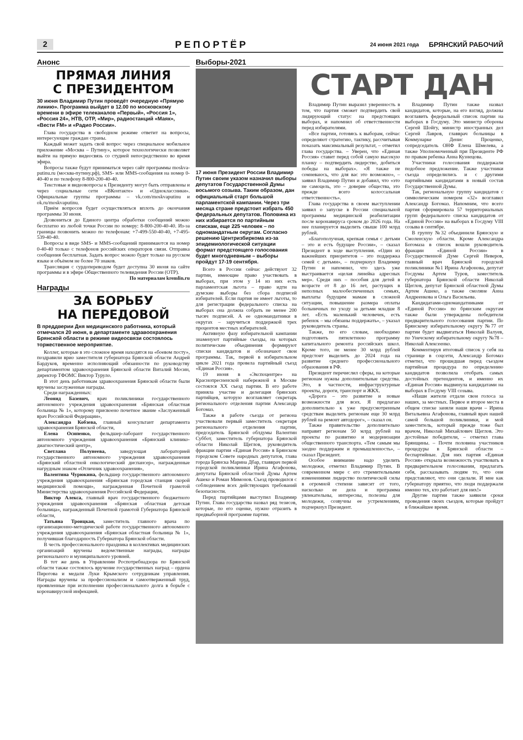2 РЕПОРТЁР 24 июня 2021 года БРЯНСКИЙ РАБОЧИЙ
Анонс
ПРЯМАЯ ЛИНИЯ
С ПРЕЗИДЕНТОМ
30 июня Владимир Путин проведёт очередную «Прямую линию». Программа выйдет в 12.00 по московскому времени в эфире телеканалов «Первый», «Россия 1», «Россия 24», НТВ, ОТР, «Мир», радиостанций «Маяк», «Вести FM» и «Радио России».
Глава государства в свободном режиме ответит на вопросы, интересующие граждан страны.
Каждый может задать свой вопрос через специальное мобильное приложение «Москва – Путину», которое технологически позволяет выйти на прямую видеосвязь со студией непосредственно во время эфира.
Вопросы также будут приниматься через сайт программы moskva-putinu.ru (москва-путину.рф), SMS- или MMS-сообщения на номер 0-40-40 и по телефону 8-800-200-40-40.
Текстовые и видеовопросы к Президенту могут быть отправлены и через социальные сети «ВКонтакте» и «Одноклассники». Официальные группы программы – vk.com/moskvaputinu и ok.ru/moskvaputinu.
Приём вопросов будет осуществляться вплоть до окончания программы 30 июня.
Дозвониться до Единого центра обработки сообщений можно бесплатно из любой точки России по номеру: 8-800-200-40-40. Из-за границы позвонить можно по телефонам: +7-499-550-40-40, +7-495-539-40-40.
Вопросы в виде SMS- и MMS-сообщений принимаются на номер 0-40-40 только с телефонов российских операторов связи. Отправка сообщения бесплатная. Задать вопрос можно будет только на русском языке и объёмом не более 70 знаков.
Трансляция с сурдопереводом будет доступна 30 июня на сайте программы и в эфире Общественного телевидения России (ОТР).
По материалам kremlin.ru
Награды
ЗА БОРЬБУ
НА ПЕРЕДОВОЙ
В преддверии Дня медицинского работника, который отмечался 20 июня, в департаменте здравоохранения Брянской области в режиме видеосвязи состоялось торжественное мероприятие.
Коллег, которые в это сложное время находятся на «боевом посту», поздравили врио заместителя губернатора Брянской области Андрей Бардуков, временно исполняющий обязанности по руководству департаментом здравоохранения Брянской области Виталий Мосин, директор ТФОМС Виктор Туруло.
В этот день работникам здравоохранения Брянской области были вручены заслуженные награды.
Среди награжденных:
Леонид Базевич, врач поликлиники государственного автономного учреждения здравоохранения «Брянская областная больница № 1», которому присвоено почетное звание «Заслуженный врач Российской Федерации»,
Александра Кобзева, главный консультант департамента здравоохранения Брянской области,
Елена Осипенко, фельдшер-лаборант государственного автономного учреждения здравоохранения «Брянский клинико-диагностический центр»,
Светлана Полунеева, заведующая лабораторией государственного автономного учреждения здравоохранения «Брянский областной онкологический диспансер», награжденные нагрудным знаком «Отличник здравоохранения»,
Валентина Чурюкина, фельдшер государственного автономного учреждения здравоохранения «Брянская городская станция скорой медицинской помощи», награжденная Почетной грамотой Министерства здравоохранения Российской Федерации,
Виктор Алекса, главный врач государственного бюджетного учреждения здравоохранения «Брянская областная детская больница», награжденный Почетной грамотой Губернатора Брянской области,
Татьяна Троицкая, заместитель главного врача по организационно-методической работе государственного автономного учреждения здравоохранения «Брянская областная больница № 1», получившая благодарность Губернатора Брянской области.
В честь профессионального праздника в коллективах медицинских организаций вручены ведомственные награды, награды регионального и муниципального уровней.
В тот же день в Управлении Роспотребнадзора по Брянской области также состоялось вручение государственных наград – ордена Пирогова и медали Луки Крымского сотрудникам управления. Награды вручены за профессионализм и самоотверженный труд, проявленные при исполнении профессионального долга в борьбе с коронавирусной инфекцией.
Выборы-2021
17 июня Президент России Владимир Путин своим указом назначил выборы депутатов Государственной Думы восьмого созыва. Таким образом, дан официальный старт большой парламентской кампании. Через три месяца стране предстоит избрать 450 федеральных депутатов. Половина из них избирается по партийным спискам, еще 225 человек – по одномандатным округам. Согласно решению Центризбиркома из-за эпидемиологической ситуации формат предстоящего голосования будет многодневным – выборы пройдут 17-19 сентября.
Всего в России сейчас действуют 32 партии, имеющие право участвовать в выборах, при этом у 14 из них есть парламентская льгота – право идти на думские выборы без сбора подписей избирателей. Если партия не имеет льготы, то для регистрации федерального списка на выборах она должна собрать не менее 200 тысяч подписей. А ее одномандатники в округах – заручиться поддержкой трех процентов местных избирателей.
Активную фазу избирательной кампании знаменуют партийные съезды, на которых политические объединения формируют списки кандидатов и обозначают свои программы. Так, первой в избирательном цикле 2021 года провела партийный съезд «Единая Россия».
19 июня в «Экспоцентре» на Краснопресненской набережной в Москве состоялся XX съезд партии. В его работе приняла участие и делегация брянских партийцев, которую возглавляет секретарь регионального отделения партии Александр Богомаз.
Также в работе съезда от региона участвовали первый заместитель секретаря регионального отделения партии, председатель Брянской облдумы Валентин Суббот, заместитель губернатора Брянской области Николай Щеглов, руководитель фракции партии «Единая Россия» в Брянском городском Совете народных депутатов, глава города Брянска Марина Дбар, главврач первой городской поликлиники Ирина Агафонова, депутаты Брянской областной Думы Артем Ашеко и Роман Мимонов. Съезд проводился с соблюдением всех действующих требований безопасности.
Перед партийцами выступил Владимир Путин. Глава государства назвал ряд тезисов, которые, по его оценке, нужно отразить в предвыборной программе партии.
СТАРТ ДАН
Владимир Путин выразил уверенность в том, что партия сможет подтвердить свой лидирующий статус на предстоящих выборах, и напомнил об ответственности перед избирателями.
«Все партии, готовясь к выборам, сейчас определяют стратегию, тактику, рассчитывая показать максимальный результат, – отметил глава государства. – Уверен, что «Единая Россия» ставит перед собой самую высокую планку – подтвердить лидерство, добиться победы на выборах». «Я также не сомневаюсь, что для вас это возможно», – заявил Владимир Путин и добавил, что «это не самоцель, это – доверие общества, это прежде всего колоссальная ответственность».
Глава государства в своем выступлении заявил о запуске в России специальной программы медицинской реабилитации после коронавируса сроком до 2026 года. На нее планируется выделить свыше 100 млрд рублей.
«Благополучная, крепкая семья с детьми – это и есть будущее России», – сказал Президент в ходе выступления. «Один из важнейших приоритетов – это поддержка семей с детьми», – подчеркнул Владимир Путин и напомнил, что здесь уже выстраивается «целая линейка адресных мер». Среди них – пособия для детей в возрасте от 8 до 16 лет, растущих в неполных малообеспеченных семьях, выплаты будущим мамам в сложной ситуации, повышение размера оплаты больничных по уходу за детьми младше 8 лет. «Есть маленький человечек, есть ребенок – мы обязаны поддержать», – указал руководитель страны.
Также, по его словам, необходимо подготовить пятилетнюю программу капитального ремонта российских школ. Кроме того, не менее 30 млрд рублей предстоит выделить до 2024 года на развитие среднего профессионального образования в РФ.
Президент перечислил сферы, на которые регионам нужны дополнительные средства. Это, в частности, инфраструктурные проекты, дороги, транспорт и ЖКХ.
«Дорога – это развитие и новые возможности для всех. Я предлагаю дополнительно к уже предусмотренным средствам выделить регионам еще 30 млрд рублей на ремонт автодорог», – сказал он.
Также правительство дополнительно направит регионам 50 млрд рублей на проекты по развитию и модернизации общественного транспорта. «Тем самым мы заодно поддержим и промышленность», – сказал Президент.
Особое внимание надо уделить молодежи, отметил Владимир Путин. В современном мире с его стремительными изменениями лидерство политической силы в огромной степени зависит от того, насколько ее дела и программа увлекательны, интересны, полезны для молодежи, созвучны ее устремлениям, подчеркнул Президент.
Владимир Путин также назвал кандидатов, которые, на его взгляд, должны возглавить федеральный список партии на выборах в Госдуму. Это министр обороны Сергей Шойгу, министр иностранных дел Сергей Лавров, главврач больницы в Коммунарке Денис Проценко, сопредседатель ОНФ Елена Шмелева, а также Уполномоченный при Президенте РФ по правам ребенка Анна Кузнецова.
Участники голосования поддержали подобное предложение. Также участники съезда определились и с другими партийными кандидатами в новый состав Государственной Думы.
Так, региональную группу кандидатов с символическим номером «32» возглавил Александр Богомаз. Напомним, что всего партия сформировала 57 территориальных групп федерального списка кандидатов от «Единой России» на выборах в Госдуму VIII созыва в сентябре.
В группу №32 объединили Брянскую и Смоленскую области. Кроме Александра Богомаза в список вошли руководитель фракции «Единой России» в Государственной Думе Сергей Неверов, главный врач Брянской городской поликлиники №1 Ирина Агафонова, депутат Госдумы Артем Туров, заместитель губернатора Брянской области Николай Щеглов, депутат Брянской областной Думы Артем Ашеко, а также смоляне Анна Андреенкова и Ольга Васильева.
Кандидатами-одномандатниками от «Единой России» по брянским округам также были утверждены победители предварительного голосования партии. По Брянскому избирательному округу №77 от партии будет выдвигаться Николай Валуев, по Унечскому избирательному округу №78 – Николай Алексеенко.
Комментируя итоговый список у себя на странице в соцсети, Александр Богомаз отметил, что прошедшая перед съездом партийная процедура по определению кандидатов позволила отобрать самых достойных претендентов, и именно их «Единая Россия» выдвинула кандидатами на выборах в Госдуму VIII созыва.
«Наши жители отдали свои голоса за наших, за местных. Первое и второе места в общем списке заняли наши врачи – Ирина Витальевна Агафонова, главный врач нашей самой большой поликлиники, и мой заместитель, который прежде тоже был врачом, Николай Михайлович Щеглов. Это достойные победители, – отметил глава Брянщины. – Почти половина участников процедуры в Брянской области – беспартийные. Для них партия «Единая Россия» открыла возможность участвовать в предварительном голосовании, предлагать себя, рассказывать людям то, что они представляют, что они сделали. И мне как губернатору приятно, что люди поддержали именно тех, кто работает для них!»
Другие партии также заявили сроки проведения своих съездов, которые пройдут в ближайшее время.